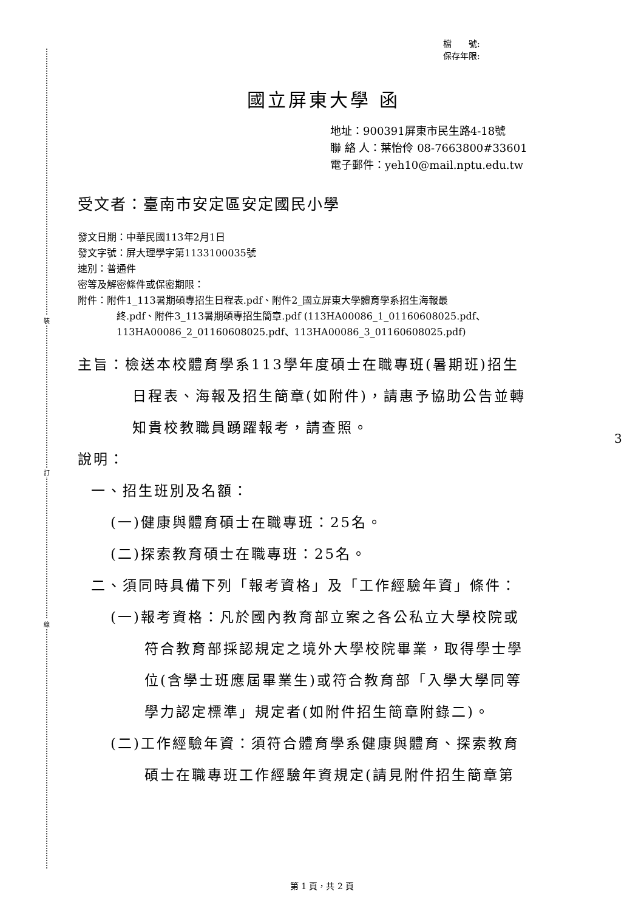裝
訂
線
檔　　號:
保存年限:
國立屏東大學 函
地址：900391屏東市民生路4-18號
聯 絡 人：葉怡伶 08-7663800#33601
電子郵件：yeh10@mail.nptu.edu.tw
受文者：臺南市安定區安定國民小學
發文日期：中華民國113年2月1日
發文字號：屏大理學字第1133100035號
速別：普通件
密等及解密條件或保密期限：
附件：附件1_113暑期碩專招生日程表.pdf、附件2_國立屏東大學體育學系招生海報最
終.pdf、附件3_113暑期碩專招生簡章.pdf (113HA00086_1_01160608025.pdf、
113HA00086_2_01160608025.pdf、113HA00086_3_01160608025.pdf)
主旨：檢送本校體育學系113學年度碩士在職專班(暑期班)招生
日程表、海報及招生簡章(如附件)，請惠予協助公告並轉
知貴校教職員踴躍報考，請查照。
說明：
一、招生班別及名額：
(一)健康與體育碩士在職專班：25名。
(二)探索教育碩士在職專班：25名。
二、須同時具備下列「報考資格」及「工作經驗年資」條件：
(一)報考資格：凡於國內教育部立案之各公私立大學校院或
符合教育部採認規定之境外大學校院畢業，取得學士學
位(含學士班應屆畢業生)或符合教育部「入學大學同等
學力認定標準」規定者(如附件招生簡章附錄二)。
(二)工作經驗年資：須符合體育學系健康與體育、探索教育
碩士在職專班工作經驗年資規定(請見附件招生簡章第
3
第 1 頁，共 2 頁